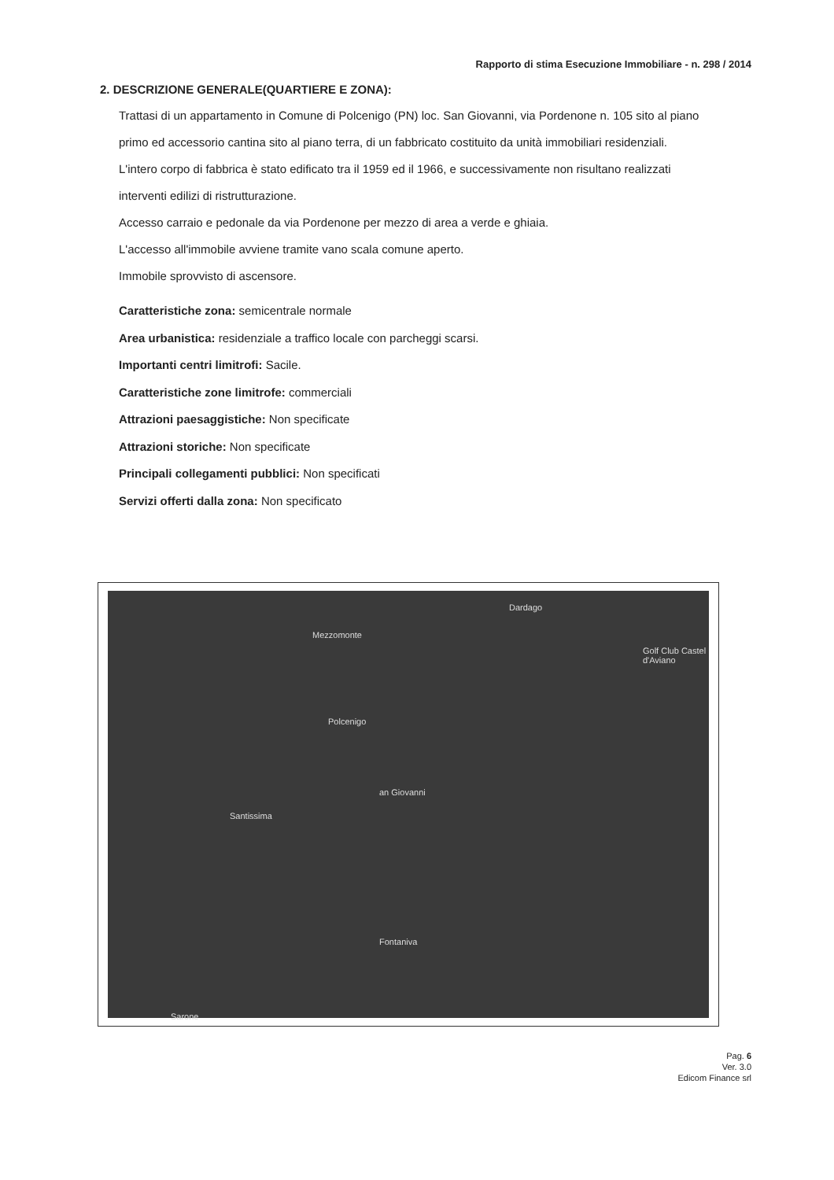Rapporto di stima Esecuzione Immobiliare - n. 298 / 2014
2. DESCRIZIONE GENERALE(QUARTIERE E ZONA):
Trattasi di un appartamento in Comune di Polcenigo (PN) loc. San Giovanni, via Pordenone n. 105 sito al piano primo ed accessorio cantina sito al piano terra, di un fabbricato costituito da unità immobiliari residenziali.
L'intero corpo di fabbrica è stato edificato tra il 1959 ed il 1966, e successivamente non risultano realizzati interventi edilizi di ristrutturazione.
Accesso carraio e pedonale da via Pordenone per mezzo di area a verde e ghiaia.
L'accesso all'immobile avviene tramite vano scala comune aperto.
Immobile sprovvisto di ascensore.
Caratteristiche zona: semicentrale normale
Area urbanistica: residenziale a traffico locale con parcheggi scarsi.
Importanti centri limitrofi: Sacile.
Caratteristiche zone limitrofe: commerciali
Attrazioni paesaggistiche: Non specificate
Attrazioni storiche: Non specificate
Principali collegamenti pubblici: Non specificati
Servizi offerti dalla zona: Non specificato
Dardago
Mezzomonte
Golf Club Castel d'Aviano
Polcenigo
an Giovanni
Santissima
Fontaniva
Sarone
Pag. 6
Ver. 3.0
Edicom Finance srl